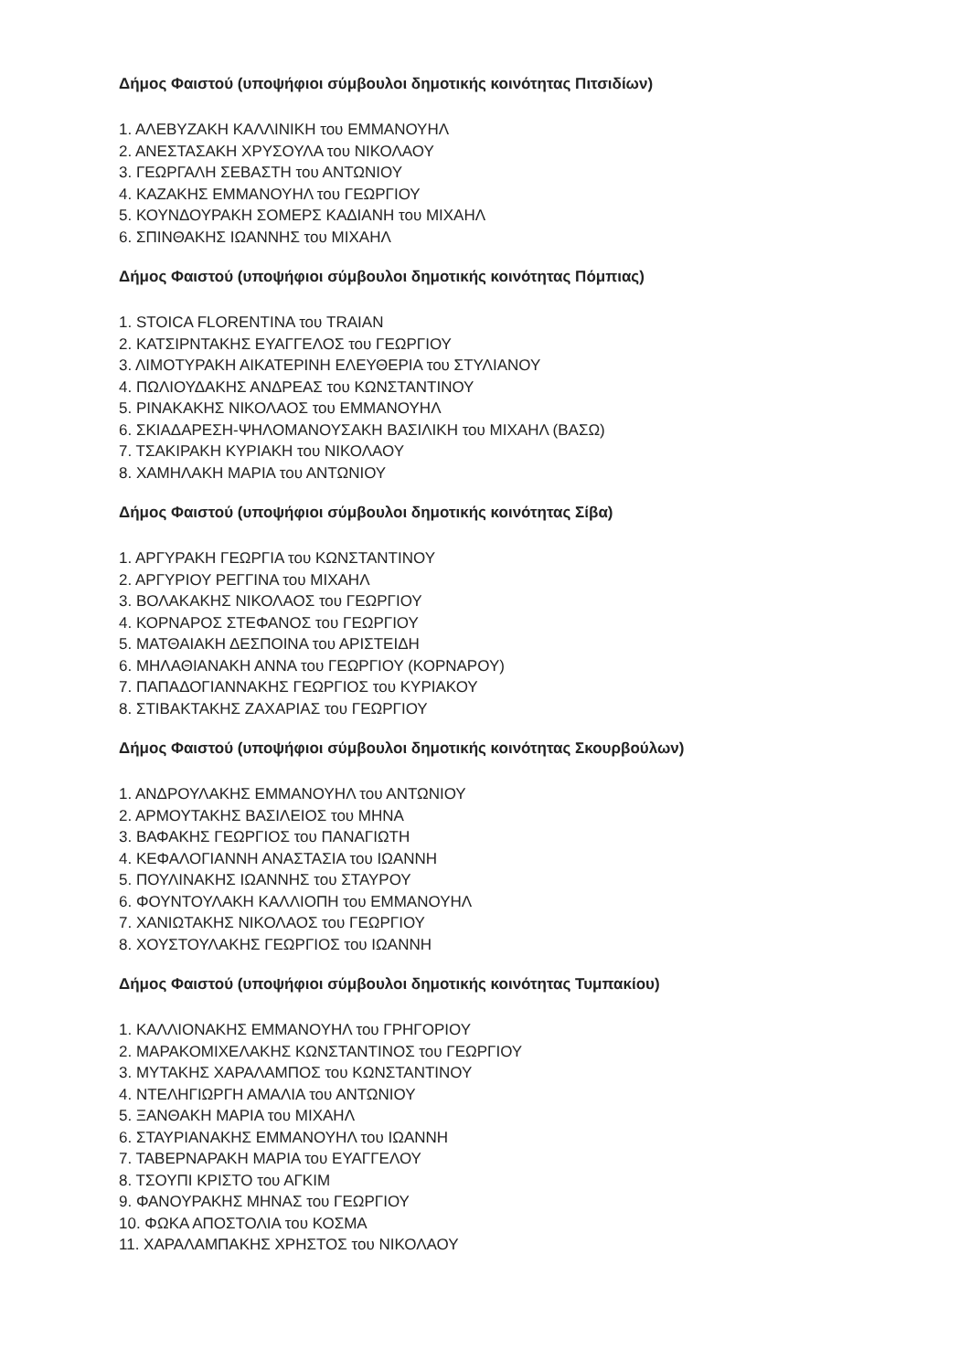Δήμος Φαιστού (υποψήφιοι σύμβουλοι δημοτικής κοινότητας Πιτσιδίων)
1. ΑΛΕΒΥΖΑΚΗ ΚΑΛΛΙΝΙΚΗ του ΕΜΜΑΝΟΥΗΛ
2. ΑΝΕΣΤΑΣΑΚΗ ΧΡΥΣΟΥΛΑ του ΝΙΚΟΛΑΟΥ
3. ΓΕΩΡΓΑΛΗ ΣΕΒΑΣΤΗ του ΑΝΤΩΝΙΟΥ
4. ΚΑΖΑΚΗΣ ΕΜΜΑΝΟΥΗΛ του ΓΕΩΡΓΙΟΥ
5. ΚΟΥΝΔΟΥΡΑΚΗ ΣΟΜΕΡΣ ΚΑΔΙΑΝΗ του ΜΙΧΑΗΛ
6. ΣΠΙΝΘΑΚΗΣ ΙΩΑΝΝΗΣ του ΜΙΧΑΗΛ
Δήμος Φαιστού (υποψήφιοι σύμβουλοι δημοτικής κοινότητας Πόμπιας)
1. STOICA FLORENTINA του TRAIAN
2. ΚΑΤΣΙΡΝΤΑΚΗΣ ΕΥΑΓΓΕΛΟΣ του ΓΕΩΡΓΙΟΥ
3. ΛΙΜΟΤΥΡΑΚΗ ΑΙΚΑΤΕΡΙΝΗ ΕΛΕΥΘΕΡΙΑ του ΣΤΥΛΙΑΝΟΥ
4. ΠΩΛΙΟΥΔΑΚΗΣ ΑΝΔΡΕΑΣ του ΚΩΝΣΤΑΝΤΙΝΟΥ
5. ΡΙΝΑΚΑΚΗΣ ΝΙΚΟΛΑΟΣ του ΕΜΜΑΝΟΥΗΛ
6. ΣΚΙΑΔΑΡΕΣΗ-ΨΗΛΟΜΑΝΟΥΣΑΚΗ ΒΑΣΙΛΙΚΗ του ΜΙΧΑΗΛ (ΒΑΣΩ)
7. ΤΣΑΚΙΡΑΚΗ ΚΥΡΙΑΚΗ του ΝΙΚΟΛΑΟΥ
8. ΧΑΜΗΛΑΚΗ ΜΑΡΙΑ του ΑΝΤΩΝΙΟΥ
Δήμος Φαιστού (υποψήφιοι σύμβουλοι δημοτικής κοινότητας Σίβα)
1. ΑΡΓΥΡΑΚΗ ΓΕΩΡΓΙΑ του ΚΩΝΣΤΑΝΤΙΝΟΥ
2. ΑΡΓΥΡΙΟΥ ΡΕΓΓΙΝΑ του ΜΙΧΑΗΛ
3. ΒΟΛΑΚΑΚΗΣ ΝΙΚΟΛΑΟΣ του ΓΕΩΡΓΙΟΥ
4. ΚΟΡΝΑΡΟΣ ΣΤΕΦΑΝΟΣ του ΓΕΩΡΓΙΟΥ
5. ΜΑΤΘΑΙΑΚΗ ΔΕΣΠΟΙΝΑ του ΑΡΙΣΤΕΙΔΗ
6. ΜΗΛΑΘΙΑΝΑΚΗ ΑΝΝΑ του ΓΕΩΡΓΙΟΥ (ΚΟΡΝΑΡΟΥ)
7. ΠΑΠΑΔΟΓΙΑΝΝΑΚΗΣ ΓΕΩΡΓΙΟΣ του ΚΥΡΙΑΚΟΥ
8. ΣΤΙΒΑΚΤΑΚΗΣ ΖΑΧΑΡΙΑΣ του ΓΕΩΡΓΙΟΥ
Δήμος Φαιστού (υποψήφιοι σύμβουλοι δημοτικής κοινότητας Σκουρβούλων)
1. ΑΝΔΡΟΥΛΑΚΗΣ ΕΜΜΑΝΟΥΗΛ του ΑΝΤΩΝΙΟΥ
2. ΑΡΜΟΥΤΑΚΗΣ ΒΑΣΙΛΕΙΟΣ του ΜΗΝΑ
3. ΒΑΦΑΚΗΣ ΓΕΩΡΓΙΟΣ του ΠΑΝΑΓΙΩΤΗ
4. ΚΕΦΑΛΟΓΙΑΝΝΗ ΑΝΑΣΤΑΣΙΑ του ΙΩΑΝΝΗ
5. ΠΟΥΛΙΝΑΚΗΣ ΙΩΑΝΝΗΣ του ΣΤΑΥΡΟΥ
6. ΦΟΥΝΤΟΥΛΑΚΗ ΚΑΛΛΙΟΠΗ του ΕΜΜΑΝΟΥΗΛ
7. ΧΑΝΙΩΤΑΚΗΣ ΝΙΚΟΛΑΟΣ του ΓΕΩΡΓΙΟΥ
8. ΧΟΥΣΤΟΥΛΑΚΗΣ ΓΕΩΡΓΙΟΣ του ΙΩΑΝΝΗ
Δήμος Φαιστού (υποψήφιοι σύμβουλοι δημοτικής κοινότητας Τυμπακίου)
1. ΚΑΛΛΙΟΝΑΚΗΣ ΕΜΜΑΝΟΥΗΛ του ΓΡΗΓΟΡΙΟΥ
2. ΜΑΡΑΚΟΜΙΧΕΛΑΚΗΣ ΚΩΝΣΤΑΝΤΙΝΟΣ του ΓΕΩΡΓΙΟΥ
3. ΜΥΤΑΚΗΣ ΧΑΡΑΛΑΜΠΟΣ του ΚΩΝΣΤΑΝΤΙΝΟΥ
4. ΝΤΕΛΗΓΙΩΡΓΗ ΑΜΑΛΙΑ του ΑΝΤΩΝΙΟΥ
5. ΞΑΝΘΑΚΗ ΜΑΡΙΑ του ΜΙΧΑΗΛ
6. ΣΤΑΥΡΙΑΝΑΚΗΣ ΕΜΜΑΝΟΥΗΛ του ΙΩΑΝΝΗ
7. ΤΑΒΕΡΝΑΡΑΚΗ ΜΑΡΙΑ του ΕΥΑΓΓΕΛΟΥ
8. ΤΣΟΥΠΙ ΚΡΙΣΤΟ του ΑΓΚΙΜ
9. ΦΑΝΟΥΡΑΚΗΣ ΜΗΝΑΣ του ΓΕΩΡΓΙΟΥ
10. ΦΩΚΑ ΑΠΟΣΤΟΛΙΑ του ΚΟΣΜΑ
11. ΧΑΡΑΛΑΜΠΑΚΗΣ ΧΡΗΣΤΟΣ του ΝΙΚΟΛΑΟΥ